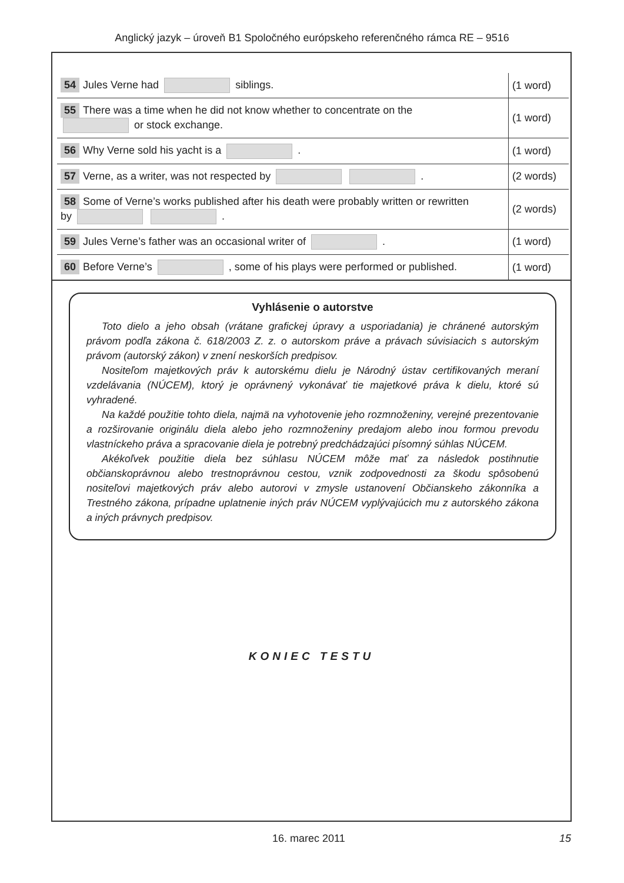Anglický jazyk – úroveň B1 Spoločného európskeho referenčného rámca RE – 9516
| 54 Jules Verne had siblings. | (1 word) |
| 55 There was a time when he did not know whether to concentrate on the or stock exchange. | (1 word) |
| 56 Why Verne sold his yacht is a . | (1 word) |
| 57 Verne, as a writer, was not respected by . | (2 words) |
| 58 Some of Verne’s works published after his death were probably written or rewritten by . | (2 words) |
| 59 Jules Verne’s father was an occasional writer of . | (1 word) |
| 60 Before Verne’s , some of his plays were performed or published. | (1 word) |
Vyhlásenie o autorstve
Toto dielo a jeho obsah (vrátane grafickej úpravy a usporiadania) je chránené autorským právom podľa zákona č. 618/2003 Z. z. o autorskom práve a právach súvisiacich s autorským právom (autorský zákon) v znení neskorších predpisov.
Nositeľom majetkových práv k autorskému dielu je Národný ústav certifikovaných meraní vzdelávania (NÚCEM), ktorý je oprávnený vykonávať tie majetkové práva k dielu, ktoré sú vyhradené.
Na každé použitie tohto diela, najmä na vyhotovenie jeho rozmnoženiny, verejné prezentovanie a rozširovanie originálu diela alebo jeho rozmnoženiny predajom alebo inou formou prevodu vlastníckeho práva a spracovanie diela je potrebný predchádzajúci písomný súhlas NÚCEM.
Akékoľvek použitie diela bez súhlasu NÚCEM môže mať za následok postihnutie občianskoprávnou alebo trestnoprávnou cestou, vznik zodpovednosti za škodu spôsobenú nositeľovi majetkových práv alebo autorovi v zmysle ustanovení Občianskeho zákonníka a Trestného zákona, prípadne uplatnenie iných práv NÚCEM vyplývajúcich mu z autorského zákona a iných právnych predpisov.
KONIEC TESTU
16. marec 2011 15